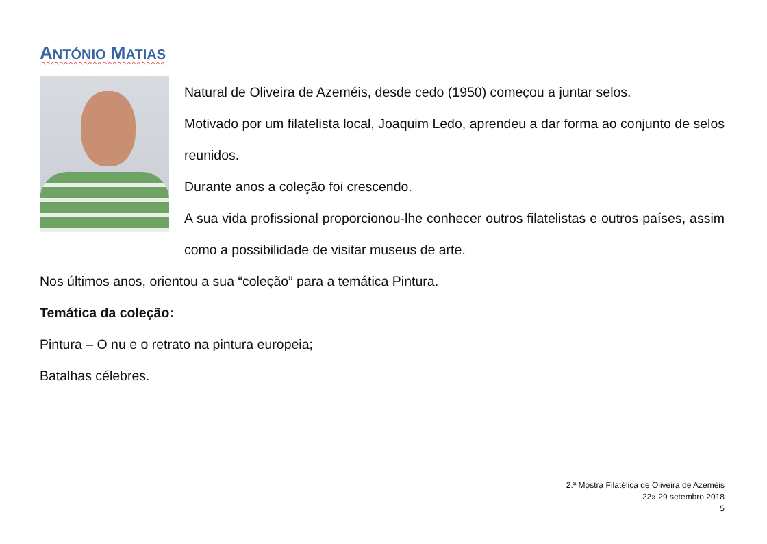ANTÓNIO MATIAS
Natural de Oliveira de Azeméis, desde cedo (1950) começou a juntar selos.
Motivado por um filatelista local, Joaquim Ledo, aprendeu a dar forma ao conjunto de selos reunidos.
Durante anos a coleção foi crescendo.
A sua vida profissional proporcionou-lhe conhecer outros filatelistas e outros países, assim como a possibilidade de visitar museus de arte.
Nos últimos anos, orientou a sua “coleção” para a temática Pintura.
Temática da coleção:
Pintura – O nu e o retrato na pintura europeia;
Batalhas célebres.
2.ª Mostra Filatélica de Oliveira de Azeméis
22» 29 setembro 2018
5